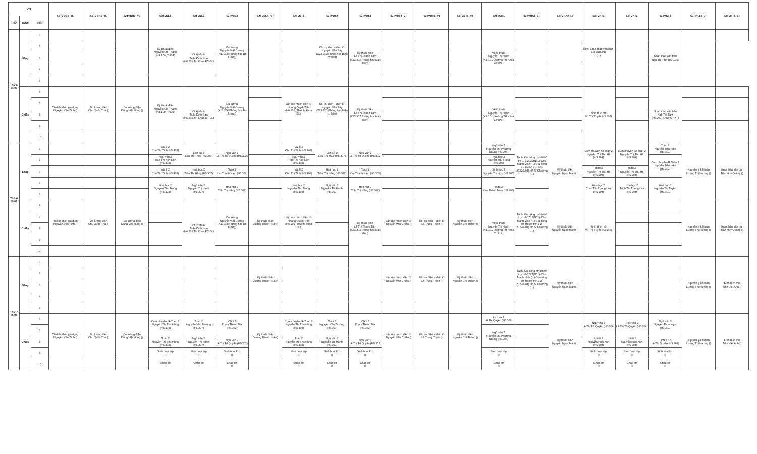| LỚP | | | 62TVĐC9_YL | 62TVĐH1_YL | 62TVĐH2_YL | 62TVĐL1 | 62TVĐL2 | 62TVĐL3 | 62TVĐL4_VT | 62TVĐT1 | 62TVĐT2 | 62TVĐT3 | 62TVĐT4_VT | 62TVĐT5_VT | 62TVĐT6_VT | 62TVGK1 | 62TVHA1_LT | 62TVHA2_LT | 62TVKT1 | 62TVKT2 | 62TVKT3 | 62TVKT4_LT | 62TVKT5_LT |
| --- | --- | --- | --- | --- | --- | --- | --- | --- | --- | --- | --- | --- | --- | --- | --- | --- | --- | --- | --- | --- | --- | --- | --- |
| THỨ | BUỔI | TIẾT | | | | | | | | | | | | | | | | | | | | | |
| Thứ 5 04/05 | Sáng | 1 | | | | Kỹ thuật điện Nguyễn Chí Thành (H3.109_THĐT) | Vẽ kỹ thuật Triệu Đình Sơn (H6.201.TH Khoa ĐT-ĐL) | Đo lường Nguyễn Việt Cường (X23.308.Phòng học Đo lường) | | | Khí cụ điện – điện tử Nguyễn Văn Bảy (X23.303.Phòng học Điện cơ bản) | Kỹ thuật điện Lê Thị Thanh Tâm (X23.302.Phòng học Máy điện) | | | | Vẽ kĩ thuật Nguyễn Thị Hạnh (X10.01_Xưởng TH Khoa Cơ khí.) | | | Ktra: Soạn thảo văn bản-1-2-22(N01) (...) | | Soạn thảo văn bản Ngô Thị Tâm (H3.104) | | |
| | | 2 | | | | | | | | | | | | | | | | | | | | | |
| | | 3 | | | | | | | | | | | | | | | | | | | | | |
| | | 4 | | | | | | | | | | | | | | | | | | | | | |
| | | 5 | | | | | | | | | | | | | | | | | | | | | |
| | Chiều | 6 | Thiết bị điện gia dụng Nguyễn Văn Tĩnh () | Đo lường điện Chu Quốc Thái () | Đo lường điện Đặng Việt Hùng () | Kỹ thuật điện Nguyễn Chí Thành (H3.109_THĐT) | Vẽ kỹ thuật Triệu Đình Sơn (H6.201.TH Khoa ĐT-ĐL) | Đo lường Nguyễn Việt Cường (X23.308.Phòng học Đo lường) | | Lắp ráp mạch điện tử Hoàng Quyết Tiến (H6.102_Thiết bị khoa ĐL) | Khí cụ điện – điện tử Nguyễn Văn Bảy (X23.303.Phòng học Điện cơ bản) | Kỹ thuật điện Lê Thị Thanh Tâm (X23.302.Phòng học Máy điện) | | | | Vẽ kĩ thuật Nguyễn Thị Hạnh (X10.01_Xưởng TH Khoa Cơ khí.) | | | Kinh tế vi mô Vũ Thị Tuyết (H3.205) | | Soạn thảo văn bản Ngô Thị Tâm (H3.207_Khoa SP-KT) | | |
| | | 7 | | | | | | | | | | | | | | | | | | | | | |
| | | 8 | | | | | | | | | | | | | | | | | | | | | |
| | | 9 | | | | | | | | | | | | | | | | | | | | | |
| | | 10 | | | | | | | | | | | | | | | | | | | | | |
| Thứ 6 05/05 | Sáng | 1 | | | | Vật lí 2 Chu Thị Tính (H5.403) | Lịch sử 2 Lưu Thị Thuỷ (H5.307) | Ngữ văn 2 Lê Thị Tố Quyên (H5.302) | | Vật lí 2 Chu Thị Tính (H5.403) | Lịch sử 2 Lưu Thị Thuỷ (H5.307) | Ngữ văn 2 Lê Thị Tố Quyên (H5.302) | | | | Ngữ văn 2 Nguyễn Thị Phương Nhung (H5.306) | Tách: Gia công cơ khí bổ trợ-1-2-2022(N01) Chu Mạnh Vinh (...) Gia công cơ khí bổ trợ-1-2-2022(N04) Hồ Sĩ Khương (...) | Kỹ thuật điện Nguyễn Ngọc Mạnh () | Cụm chuyên đề Toán 2 Nguyễn Thị Thu Hà (H5.204) | Cụm chuyên đề Toán 2 Nguyễn Thị Thu Hà (H5.204) | Toán 2 Nguyễn Tiến Hiền (H5.301) | Nguyên lý kế toán Lương Thị Hương () | Soạn thảo văn bản Trần Huy Quảng () |
| | | 2 | | | | Ngữ văn 2 Trần Thị Kim Liên (H5.403) | | | | Ngữ văn 2 Trần Thị Kim Liên (H5.403) | | | | | | Hoá học 2 Nguyễn Thu Trang (H5.306) | | | | | Cụm chuyên đề Toán 2 Nguyễn Tiến Hiền (H5.301) | | |
| | | 3 | | | | Vật lí 2 Chu Thị Tính (H5.403) | Hoá học 2 Trần Thị Hằng (H5.307) | Toán 2 Kim Thành Nam (H5.302) | | Vật lí 2 Chu Thị Tính (H5.403) | Hoá học 2 Trần Thị Hằng (H5.307) | Toán 2 Kim Thành Nam (H5.302) | | | | Sinh học 2 Nguyễn Thị Hợp (H5.306) | | | Toán 2 Nguyễn Thị Thu Hà (H5.204) | Toán 2 Nguyễn Thị Thu Hà (H5.204) | | | |
| | | 4 | | | | Hoá học 2 Nguyễn Thu Trang (H5.403) | Ngữ văn 2 Nguyễn Thị Hạnh (H5.307) | Hoá học 2 Trần Thị Hằng (H5.302) | | Hoá học 2 Nguyễn Thu Trang (H5.403) | Ngữ văn 2 Nguyễn Thị Hạnh (H5.307) | Hoá học 2 Trần Thị Hằng (H5.302) | | | | Toán 2 Kim Thành Nam (H5.306) | | | Hoá học 2 Trịnh Thị Phong Lan (H5.204) | Hoá học 2 Trịnh Thị Phong Lan (H5.204) | Hoá học 2 Nguyễn Thị Tuyền (H5.301) | | |
| | | 5 | | | | | | | | | | | | | | | | | | | | | |
| | Chiều | 6 | Thiết bị điện gia dụng Nguyễn Văn Tĩnh () | Đo lường điện Chu Quốc Thái () | Đo lường điện Đặng Việt Hùng () | | Vẽ kỹ thuật Triệu Đình Sơn (H6.201.TH Khoa ĐT-ĐL) | Đo lường Nguyễn Việt Cường (X23.308.Phòng học Đo lường) | Kỹ thuật điện Dương Thanh Huệ () | Lắp ráp mạch điện tử Hoàng Quyết Tiến (H6.102_Thiết bị khoa ĐL) | | Kỹ thuật điện Lê Thị Thanh Tâm (X23.302.Phòng học Máy điện) | Lắp ráp mạch điện tử Nguyễn Văn Chiều () | Khí cụ điện – điện tử Lê Trung Thịnh () | Kỹ thuật điện Nguyễn Chí Thành () | Vẽ kĩ thuật Nguyễn Thị Hạnh (X10.01_Xưởng TH Khoa Cơ khí.) | Tách: Gia công cơ khí bổ trợ-1-2-2022(N01) Chu Mạnh Vinh (...) Gia công cơ khí bổ trợ-1-2-2022(N04) Hồ Sĩ Khương (...) | Kỹ thuật điện Nguyễn Ngọc Mạnh () | Kinh tế vi mô Vũ Thị Tuyết (H3.105) | | | Nguyên lý kế toán Lương Thị Hương () | Soạn thảo văn bản Trần Huy Quảng () |
| | | 7 | | | | | | | | | | | | | | | | | | | | | |
| | | 8 | | | | | | | | | | | | | | | | | | | | | |
| | | 9 | | | | | | | | | | | | | | | | | | | | | |
| | | 10 | | | | | | | | | | | | | | | | | | | | | |
| Thứ 7 06/05 | Sáng | 1 | | | | | | | Kỹ thuật điện Dương Thanh Huệ () | | | | Lắp ráp mạch điện tử Nguyễn Văn Chiều () | Khí cụ điện – điện tử Lê Trung Thịnh () | Kỹ thuật điện Nguyễn Chí Thành () | | Tách: Gia công cơ khí bổ trợ-1-2-2022(N01) Chu Mạnh Vinh (...) Gia công cơ khí bổ trợ-1-2-2022(N04) Hồ Sĩ Khương (...) | Kỹ thuật điện Nguyễn Ngọc Mạnh () | | | | Nguyên lý kế toán Lương Thị Hương () | Kinh tế vi mô Trần Việt Anh () |
| | | 2 | | | | | | | | | | | | | | | | | | | | | |
| | | 3 | | | | | | | | | | | | | | | | | | | | | |
| | | 4 | | | | | | | | | | | | | | | | | | | | | |
| | | 5 | | | | | | | | | | | | | | | | | | | | | |
| | Chiều | 6 | Thiết bị điện gia dụng Nguyễn Văn Tĩnh () | Đo lường điện Chu Quốc Thái () | Đo lường điện Đặng Việt Hùng () | Cụm chuyên đề Toán 2 Nguyễn Thị Thu Hồng (H5.403) | Toán 2 Nguyễn Văn Trường (H5.307) | Vật lí 2 Phạm Thanh Mai (H5.302) | Kỹ thuật điện Dương Thanh Huệ () | Cụm chuyên đề Toán 2 Nguyễn Thị Thu Hồng (H5.403) | Toán 2 Nguyễn Văn Trường (H5.307) | Vật lí 2 Phạm Thanh Mai (H5.302) | Lắp ráp mạch điện tử Nguyễn Văn Chiều () | Khí cụ điện – điện tử Lê Trung Thịnh () | Kỹ thuật điện Nguyễn Chí Thành () | Lịch sử 2 Lê Thị Quyên (H5.306) | | Kỹ thuật điện Nguyễn Ngọc Mạnh () | Ngữ văn 2 Lê Thị Tố Quyên (H5.204) | Ngữ văn 2 Lê Thị Tố Quyên (H5.204) | Ngữ văn 2 Nguyễn Thuý Ngọc (H5.301) | Nguyên lý kế toán Lương Thị Hương () | Kinh tế vi mô Trần Việt Anh () |
| | | 7 | | | | | | | | | | | | | | Ngữ văn 2 Nguyễn Thị Phương Nhung (H5.306) | | | | | | | |
| | | 8 | | | | Toán 2 Nguyễn Thị Thu Hồng (H5.403) | Ngữ văn 2 Nguyễn Thị Hạnh (H5.307) | Ngữ văn 2 Lê Thị Tố Quyên (H5.302) | | Toán 2 Nguyễn Thị Thu Hồng (H5.403) | Ngữ văn 2 Nguyễn Thị Hạnh (H5.307) | Ngữ văn 2 Lê Thị Tố Quyên (H5.302) | | | | | | | Vật lí 2 Nguyễn Hoài Anh (H5.204) | Vật lí 2 Nguyễn Hoài Anh (H5.204) | Lịch sử 2 Lê Thị Quyên (H5.301) | | |
| | | 9 | | | | Sinh hoạt lớp () | Sinh hoạt lớp () | Sinh hoạt lớp () | | Sinh hoạt lớp () | Sinh hoạt lớp () | Sinh hoạt lớp () | | | | Sinh hoạt lớp () | | | Sinh hoạt lớp () | Sinh hoạt lớp () | Sinh hoạt lớp () | | |
| | | 10 | | | | Chào cờ () | Chào cờ () | Chào cờ () | | Chào cờ () | Chào cờ () | Chào cờ () | | | | Chào cờ () | | | Chào cờ () | Chào cờ () | Chào cờ () | | |